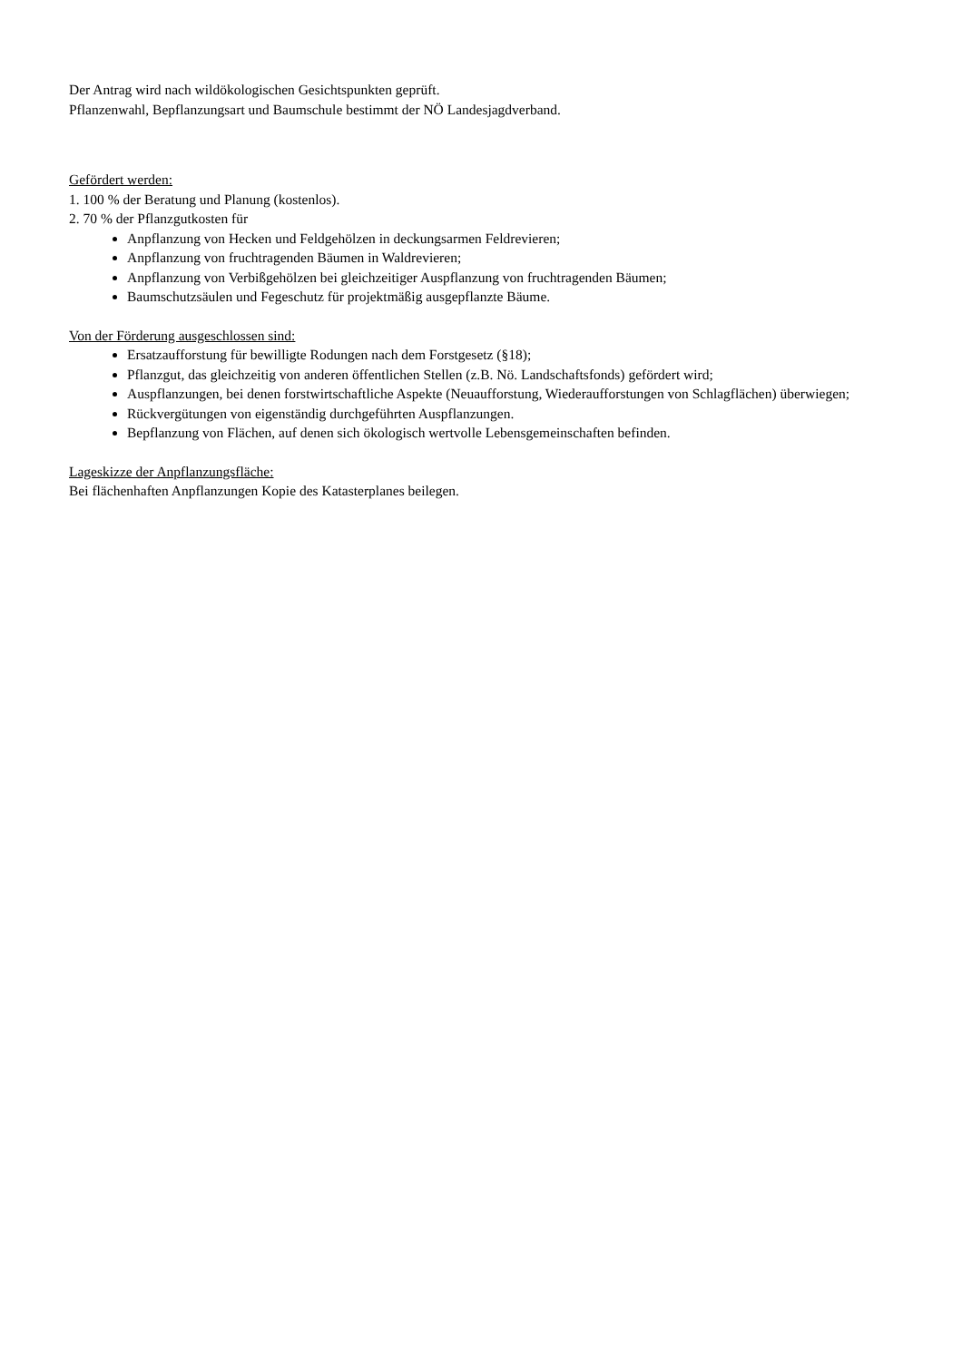Der Antrag wird nach wildökologischen Gesichtspunkten geprüft.
Pflanzenwahl, Bepflanzungsart und Baumschule bestimmt der NÖ Landesjagdverband.
Gefördert werden:
1. 100 % der Beratung und Planung (kostenlos).
2. 70 % der Pflanzgutkosten für
Anpflanzung von Hecken und Feldgehölzen in deckungsarmen Feldrevieren;
Anpflanzung von fruchtragenden Bäumen in Waldrevieren;
Anpflanzung von Verbißgehölzen bei gleichzeitiger Auspflanzung von fruchtragenden Bäumen;
Baumschutzsäulen und Fegeschutz für projektmäßig ausgepflanzte Bäume.
Von der Förderung ausgeschlossen sind:
Ersatzaufforstung für bewilligte Rodungen nach dem Forstgesetz (§18);
Pflanzgut, das gleichzeitig von anderen öffentlichen Stellen (z.B. Nö. Landschaftsfonds) gefördert wird;
Auspflanzungen, bei denen forstwirtschaftliche Aspekte (Neuaufforstung, Wiederaufforstungen von Schlagflächen) überwiegen;
Rückvergütungen von eigenständig durchgeführten Auspflanzungen.
Bepflanzung von Flächen, auf denen sich ökologisch wertvolle Lebensgemeinschaften befinden.
Lageskizze der Anpflanzungsfläche:
Bei flächenhaften Anpflanzungen Kopie des Katasterplanes beilegen.